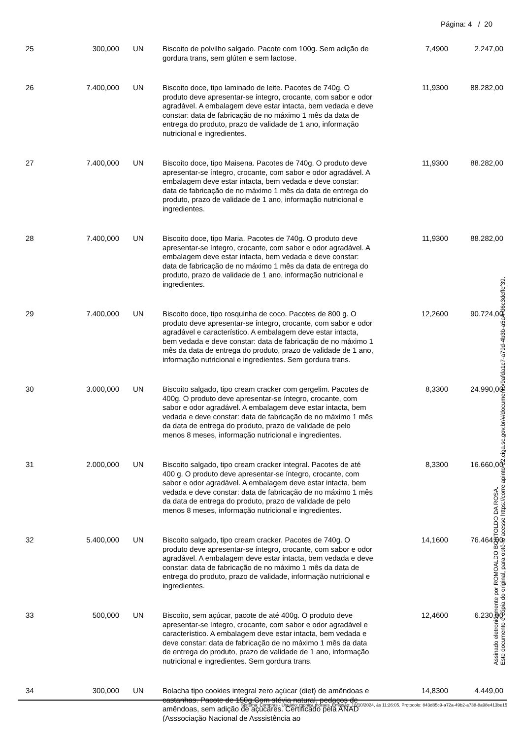Página: 4 / 20
| 25 | 300,000 | UN | Biscoito de polvilho salgado. Pacote com 100g. Sem adição de gordura trans, sem glúten e sem lactose. | 7,4900 | 2.247,00 |
| 26 | 7.400,000 | UN | Biscoito doce, tipo laminado de leite. Pacotes de 740g. O produto deve apresentar-se íntegro, crocante, com sabor e odor agradável. A embalagem deve estar intacta, bem vedada e deve constar: data de fabricação de no máximo 1 mês da data de entrega do produto, prazo de validade de 1 ano, informação nutricional e ingredientes. | 11,9300 | 88.282,00 |
| 27 | 7.400,000 | UN | Biscoito doce, tipo Maisena. Pacotes de 740g. O produto deve apresentar-se íntegro, crocante, com sabor e odor agradável. A embalagem deve estar intacta, bem vedada e deve constar: data de fabricação de no máximo 1 mês da data de entrega do produto, prazo de validade de 1 ano, informação nutricional e ingredientes. | 11,9300 | 88.282,00 |
| 28 | 7.400,000 | UN | Biscoito doce, tipo Maria. Pacotes de 740g. O produto deve apresentar-se íntegro, crocante, com sabor e odor agradável. A embalagem deve estar intacta, bem vedada e deve constar: data de fabricação de no máximo 1 mês da data de entrega do produto, prazo de validade de 1 ano, informação nutricional e ingredientes. | 11,9300 | 88.282,00 |
| 29 | 7.400,000 | UN | Biscoito doce, tipo rosquinha de coco. Pacotes de 800 g. O produto deve apresentar-se íntegro, crocante, com sabor e odor agradável e característico. A embalagem deve estar intacta, bem vedada e deve constar: data de fabricação de no máximo 1 mês da data de entrega do produto, prazo de validade de 1 ano, informação nutricional e ingredientes. Sem gordura trans. | 12,2600 | 90.724,00 |
| 30 | 3.000,000 | UN | Biscoito salgado, tipo cream cracker com gergelim. Pacotes de 400g. O produto deve apresentar-se íntegro, crocante, com sabor e odor agradável. A embalagem deve estar intacta, bem vedada e deve constar: data de fabricação de no máximo 1 mês da data de entrega do produto, prazo de validade de pelo menos 8 meses, informação nutricional e ingredientes. | 8,3300 | 24.990,00 |
| 31 | 2.000,000 | UN | Biscoito salgado, tipo cream cracker integral. Pacotes de até 400 g. O produto deve apresentar-se íntegro, crocante, com sabor e odor agradável. A embalagem deve estar intacta, bem vedada e deve constar: data de fabricação de no máximo 1 mês da data de entrega do produto, prazo de validade de pelo menos 8 meses, informação nutricional e ingredientes. | 8,3300 | 16.660,00 |
| 32 | 5.400,000 | UN | Biscoito salgado, tipo cream cracker. Pacotes de 740g. O produto deve apresentar-se íntegro, crocante, com sabor e odor agradável. A embalagem deve estar intacta, bem vedada e deve constar: data de fabricação de no máximo 1 mês da data de entrega do produto, prazo de validade, informação nutricional e ingredientes. | 14,1600 | 76.464,00 |
| 33 | 500,000 | UN | Biscoito, sem açúcar, pacote de até 400g. O produto deve apresentar-se íntegro, crocante, com sabor e odor agradável e característico. A embalagem deve estar intacta, bem vedada e deve constar: data de fabricação de no máximo 1 mês da data de entrega do produto, prazo de validade de 1 ano, informação nutricional e ingredientes. Sem gordura trans. | 12,4600 | 6.230,00 |
| 34 | 300,000 | UN | Bolacha tipo cookies integral zero açúcar (diet) de amêndoas e castanhas. Pacote de 150g.Com stévia natural, pedaços de amêndoas, sem adição de açúcares. Certificado pela ANAD (Asssociação Nacional de Asssistência ao | 14,8300 | 4.449,00 |
Sistema: Compras - Usuário: monica.moraes. Emissão: 18/10/2024, às 11:26:05. Protocolo: 843d85c9-a72a-49b2-a738-8a98e413be15
Assinado eletronicamente por ROMOALDO BORTOLDO DA ROSA.
Este documento é cópia do original, para obtê-lo acesse https://correiapinto-e2.ciga.sc.gov.br/#/documento/9afda1c7-a79d-4b3b-a5a4-d6c3dcffcf39.